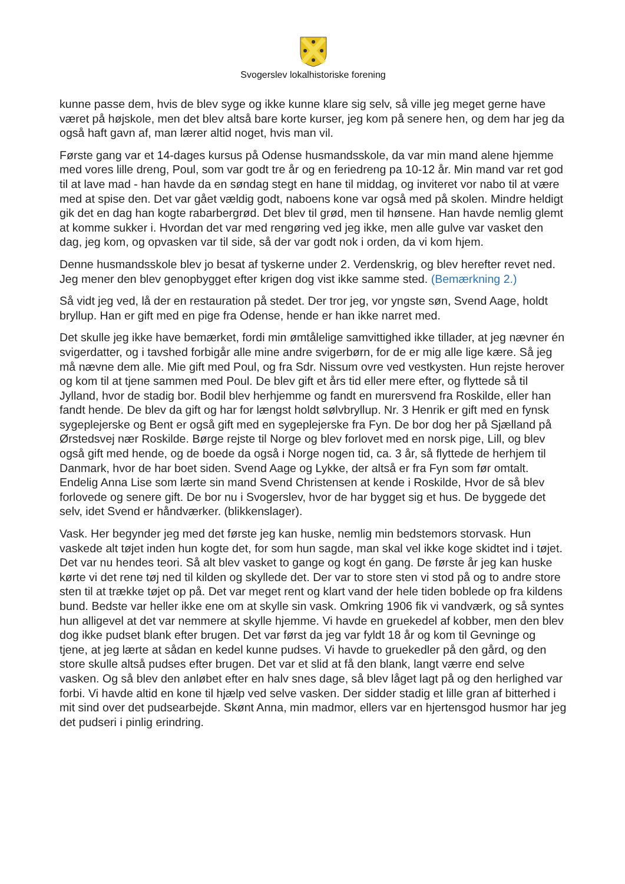Svogerslev lokalhistoriske forening
kunne passe dem, hvis de blev syge og ikke kunne klare sig selv, så ville jeg meget gerne have været på højskole, men det blev altså bare korte kurser, jeg kom på senere hen, og dem har jeg da også haft gavn af, man lærer altid noget, hvis man vil.
Første gang var et 14-dages kursus på Odense husmandsskole, da var min mand alene hjemme med vores lille dreng, Poul, som var godt tre år og en feriedreng pa 10-12 år. Min mand var ret god til at lave mad - han havde da en søndag stegt en hane til middag, og inviteret vor nabo til at være med at spise den. Det var gået vældig godt, naboens kone var også med på skolen. Mindre heldigt gik det en dag han kogte rabarbergrød. Det blev til grød, men til hønsene. Han havde nemlig glemt at komme sukker i. Hvordan det var med rengøring ved jeg ikke, men alle gulve var vasket den dag, jeg kom, og opvasken var til side, så der var godt nok i orden, da vi kom hjem.
Denne husmandsskole blev jo besat af tyskerne under 2. Verdenskrig, og blev herefter revet ned. Jeg mener den blev genopbygget efter krigen dog vist ikke samme sted. (Bemærkning 2.)
Så vidt jeg ved, lå der en restauration på stedet. Der tror jeg, vor yngste søn, Svend Aage, holdt bryllup. Han er gift med en pige fra Odense, hende er han ikke narret med.
Det skulle jeg ikke have bemærket, fordi min ømtålelige samvittighed ikke tillader, at jeg nævner én svigerdatter, og i tavshed forbigår alle mine andre svigerbørn, for de er mig alle lige kære. Så jeg må nævne dem alle. Mie gift med Poul, og fra Sdr. Nissum ovre ved vestkysten. Hun rejste herover og kom til at tjene sammen med Poul. De blev gift et års tid eller mere efter, og flyttede så til Jylland, hvor de stadig bor. Bodil blev herhjemme og fandt en murersvend fra Roskilde, eller han fandt hende. De blev da gift og har for længst holdt sølvbryllup. Nr. 3 Henrik er gift med en fynsk sygeplejerske og Bent er også gift med en sygeplejerske fra Fyn. De bor dog her på Sjælland på Ørstedsvej nær Roskilde. Børge rejste til Norge og blev forlovet med en norsk pige, Lill, og blev også gift med hende, og de boede da også i Norge nogen tid, ca. 3 år, så flyttede de herhjem til Danmark, hvor de har boet siden. Svend Aage og Lykke, der altså er fra Fyn som før omtalt. Endelig Anna Lise som lærte sin mand Svend Christensen at kende i Roskilde, Hvor de så blev forlovede og senere gift. De bor nu i Svogerslev, hvor de har bygget sig et hus. De byggede det selv, idet Svend er håndværker. (blikkenslager).
Vask. Her begynder jeg med det første jeg kan huske, nemlig min bedstemors storvask. Hun vaskede alt tøjet inden hun kogte det, for som hun sagde, man skal vel ikke koge skidtet ind i tøjet. Det var nu hendes teori. Så alt blev vasket to gange og kogt én gang. De første år jeg kan huske kørte vi det rene tøj ned til kilden og skyllede det. Der var to store sten vi stod på og to andre store sten til at trække tøjet op på. Det var meget rent og klart vand der hele tiden boblede op fra kildens bund. Bedste var heller ikke ene om at skylle sin vask. Omkring 1906 fik vi vandværk, og så syntes hun alligevel at det var nemmere at skylle hjemme. Vi havde en gruekedel af kobber, men den blev dog ikke pudset blank efter brugen. Det var først da jeg var fyldt 18 år og kom til Gevninge og tjene, at jeg lærte at sådan en kedel kunne pudses. Vi havde to gruekedler på den gård, og den store skulle altså pudses efter brugen. Det var et slid at få den blank, langt værre end selve vasken. Og så blev den anløbet efter en halv snes dage, så blev låget lagt på og den herlighed var forbi. Vi havde altid en kone til hjælp ved selve vasken. Der sidder stadig et lille gran af bitterhed i mit sind over det pudsearbejde. Skønt Anna, min madmor, ellers var en hjertensgod husmor har jeg det pudseri i pinlig erindring.